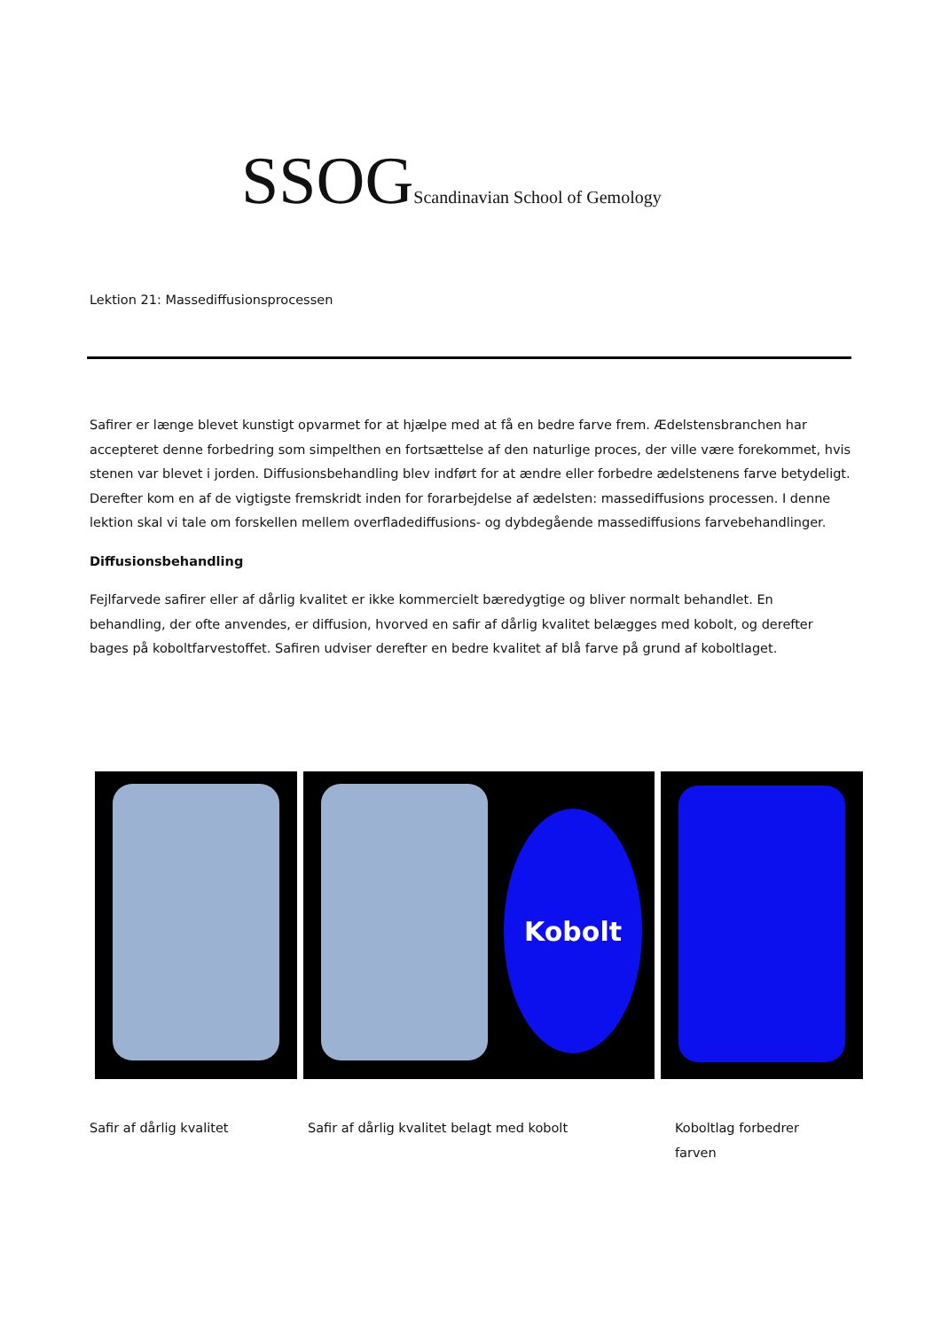SSOG Scandinavian School of Gemology
Lektion 21: Massediffusionsprocessen
Safirer er længe blevet kunstigt opvarmet for at hjælpe med at få en bedre farve frem. Ædelstensbranchen har accepteret denne forbedring som simpelthen en fortsættelse af den naturlige proces, der ville være forekommet, hvis stenen var blevet i jorden. Diffusionsbehandling blev indført for at ændre eller forbedre ædelstenens farve betydeligt. Derefter kom en af de vigtigste fremskridt inden for forarbejdelse af ædelsten: massediffusions processen. I denne lektion skal vi tale om forskellen mellem overfladediffusions- og dybdegående massediffusions farvebehandlinger.
Diffusionsbehandling
Fejlfarvede safirer eller af dårlig kvalitet er ikke kommercielt bæredygtige og bliver normalt behandlet. En behandling, der ofte anvendes, er diffusion, hvorved en safir af dårlig kvalitet belægges med kobolt, og derefter bages på koboltfarvestoffet. Safiren udviser derefter en bedre kvalitet af blå farve på grund af koboltlaget.
Kobolt
Safir af dårlig kvalitet Safir af dårlig kvalitet belagt med kobolt Koboltlag forbedrer farven